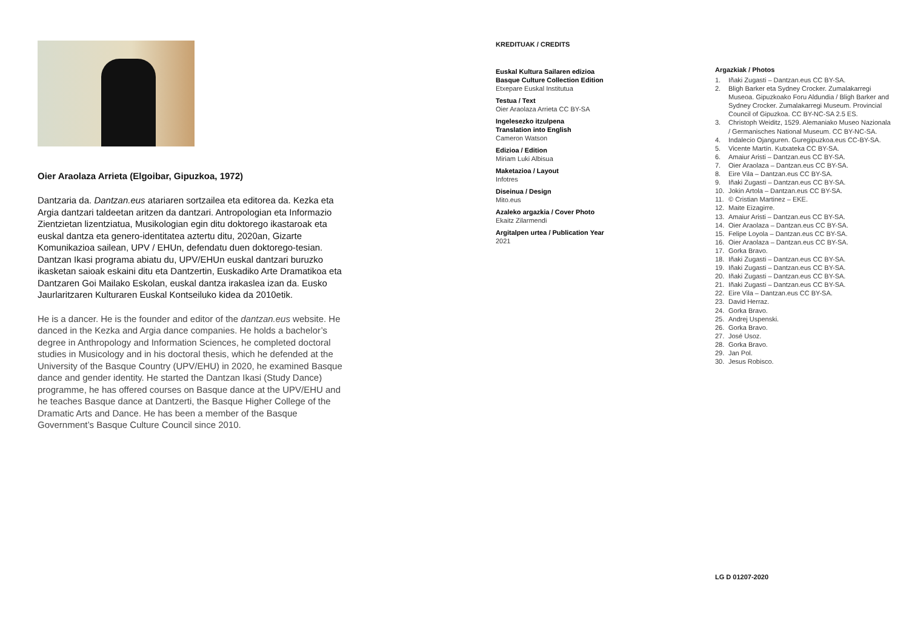Oier Araolaza Arrieta (Elgoibar, Gipuzkoa, 1972)
Dantzaria da. Dantzan.eus atariaren sortzailea eta editorea da. Kezka eta Argia dantzari taldeetan aritzen da dantzari. Antropologian eta Informazio Zientzietan lizentziatua, Musikologian egin ditu doktorego ikastaroak eta euskal dantza eta genero-identitatea aztertu ditu, 2020an, Gizarte Komunikazioa sailean, UPV / EHUn, defendatu duen doktorego-tesian. Dantzan Ikasi programa abiatu du, UPV/EHUn euskal dantzari buruzko ikasketan saioak eskaini ditu eta Dantzertin, Euskadiko Arte Dramatikoa eta Dantzaren Goi Mailako Eskolan, euskal dantza irakaslea izan da. Eusko Jaurlaritzaren Kulturaren Euskal Kontseiluko kidea da 2010etik.
He is a dancer. He is the founder and editor of the dantzan.eus website. He danced in the Kezka and Argia dance companies. He holds a bachelor’s degree in Anthropology and Information Sciences, he completed doctoral studies in Musicology and in his doctoral thesis, which he defended at the University of the Basque Country (UPV/EHU) in 2020, he examined Basque dance and gender identity. He started the Dantzan Ikasi (Study Dance) programme, he has offered courses on Basque dance at the UPV/EHU and he teaches Basque dance at Dantzerti, the Basque Higher College of the Dramatic Arts and Dance. He has been a member of the Basque Government’s Basque Culture Council since 2010.
KREDITUAK / CREDITS
Euskal Kultura Sailaren edizioa
Basque Culture Collection Edition
Etxepare Euskal Institutua
Testua / Text
Oier Araolaza Arrieta CC BY-SA
Ingelesezko itzulpena
Translation into English
Cameron Watson
Edizioa / Edition
Miriam Luki Albisua
Maketazioa / Layout
Infotres
Diseinua / Design
Mito.eus
Azaleko argazkia / Cover Photo
Ekaitz Zilarmendi
Argitalpen urtea / Publication Year
2021
Argazkiak / Photos
1. Iñaki Zugasti – Dantzan.eus CC BY-SA.
2. Bligh Barker eta Sydney Crocker. Zumalakarregi Museoa. Gipuzkoako Foru Aldundia / Bligh Barker and Sydney Crocker. Zumalakarregi Museum. Provincial Council of Gipuzkoa. CC BY-NC-SA 2.5 ES.
3. Christoph Weiditz, 1529. Alemaniako Museo Nazionala / Germanisches National Museum. CC BY-NC-SA.
4. Indalecio Ojanguren. Guregipuzkoa.eus CC-BY-SA.
5. Vicente Martín. Kutxateka CC BY-SA.
6. Amaiur Aristi – Dantzan.eus CC BY-SA.
7. Oier Araolaza – Dantzan.eus CC BY-SA.
8. Eire Vila – Dantzan.eus CC BY-SA.
9. Iñaki Zugasti – Dantzan.eus CC BY-SA.
10. Jokin Artola – Dantzan.eus CC BY-SA.
11. © Cristian Martinez – EKE.
12. Maite Eizagirre.
13. Amaiur Aristi – Dantzan.eus CC BY-SA.
14. Oier Araolaza – Dantzan.eus CC BY-SA.
15. Felipe Loyola – Dantzan.eus CC BY-SA.
16. Oier Araolaza – Dantzan.eus CC BY-SA.
17. Gorka Bravo.
18. Iñaki Zugasti – Dantzan.eus CC BY-SA.
19. Iñaki Zugasti – Dantzan.eus CC BY-SA.
20. Iñaki Zugasti – Dantzan.eus CC BY-SA.
21. Iñaki Zugasti – Dantzan.eus CC BY-SA.
22. Eire Vila – Dantzan.eus CC BY-SA.
23. David Herraz.
24. Gorka Bravo.
25. Andrej Uspenski.
26. Gorka Bravo.
27. José Usoz.
28. Gorka Bravo.
29. Jan Pol.
30. Jesus Robisco.
LG D 01207-2020